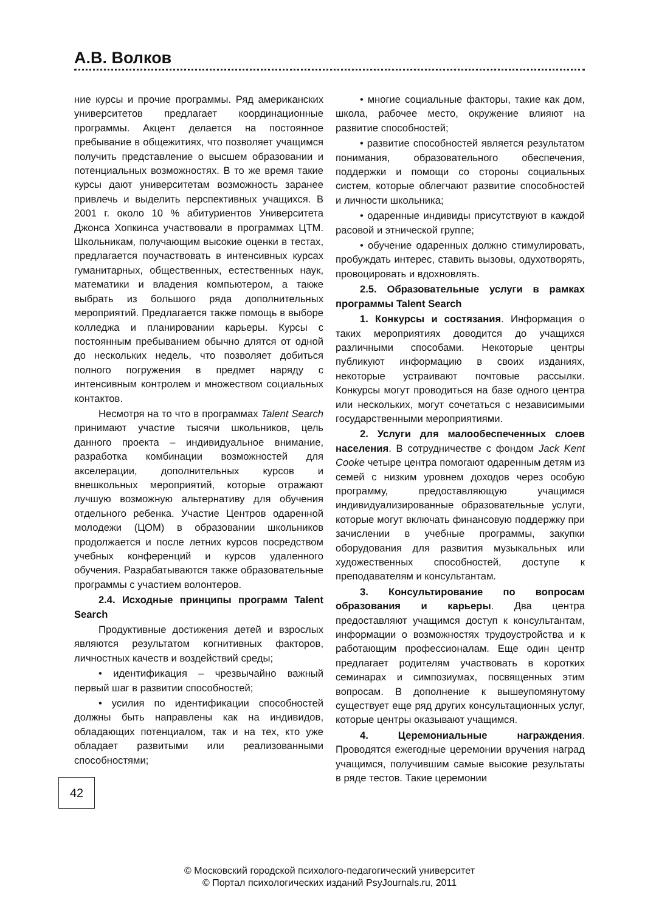А.В. Волков
ние курсы и прочие программы. Ряд американских университетов предлагает координационные программы. Акцент делается на постоянное пребывание в общежитиях, что позволяет учащимся получить представление о высшем образовании и потенциальных возможностях. В то же время такие курсы дают университетам возможность заранее привлечь и выделить перспективных учащихся. В 2001 г. около 10 % абитуриентов Университета Джонса Хопкинса участвовали в программах ЦТМ. Школьникам, получающим высокие оценки в тестах, предлагается поучаствовать в интенсивных курсах гуманитарных, общественных, естественных наук, математики и владения компьютером, а также выбрать из большого ряда дополнительных мероприятий. Предлагается также помощь в выборе колледжа и планировании карьеры. Курсы с постоянным пребыванием обычно длятся от одной до нескольких недель, что позволяет добиться полного погружения в предмет наряду с интенсивным контролем и множеством социальных контактов.
Несмотря на то что в программах Talent Search принимают участие тысячи школьников, цель данного проекта – индивидуальное внимание, разработка комбинации возможностей для акселерации, дополнительных курсов и внешкольных мероприятий, которые отражают лучшую возможную альтернативу для обучения отдельного ребенка. Участие Центров одаренной молодежи (ЦОМ) в образовании школьников продолжается и после летних курсов посредством учебных конференций и курсов удаленного обучения. Разрабатываются также образовательные программы с участием волонтеров.
2.4. Исходные принципы программ Talent Search
Продуктивные достижения детей и взрослых являются результатом когнитивных факторов, личностных качеств и воздействий среды;
• идентификация – чрезвычайно важный первый шаг в развитии способностей;
• усилия по идентификации способностей должны быть направлены как на индивидов, обладающих потенциалом, так и на тех, кто уже обладает развитыми или реализованными способностями;
• многие социальные факторы, такие как дом, школа, рабочее место, окружение влияют на развитие способностей;
• развитие способностей является результатом понимания, образовательного обеспечения, поддержки и помощи со стороны социальных систем, которые облегчают развитие способностей и личности школьника;
• одаренные индивиды присутствуют в каждой расовой и этнической группе;
• обучение одаренных должно стимулировать, пробуждать интерес, ставить вызовы, одухотворять, провоцировать и вдохновлять.
2.5. Образовательные услуги в рамках программы Talent Search
1. Конкурсы и состязания. Информация о таких мероприятиях доводится до учащихся различными способами. Некоторые центры публикуют информацию в своих изданиях, некоторые устраивают почтовые рассылки. Конкурсы могут проводиться на базе одного центра или нескольких, могут сочетаться с независимыми государственными мероприятиями.
2. Услуги для малообеспеченных слоев населения. В сотрудничестве с фондом Jack Kent Cooke четыре центра помогают одаренным детям из семей с низким уровнем доходов через особую программу, предоставляющую учащимся индивидуализированные образовательные услуги, которые могут включать финансовую поддержку при зачислении в учебные программы, закупки оборудования для развития музыкальных или художественных способностей, доступе к преподавателям и консультантам.
3. Консультирование по вопросам образования и карьеры. Два центра предоставляют учащимся доступ к консультантам, информации о возможностях трудоустройства и к работающим профессионалам. Еще один центр предлагает родителям участвовать в коротких семинарах и симпозиумах, посвященных этим вопросам. В дополнение к вышеупомянутому существует еще ряд других консультационных услуг, которые центры оказывают учащимся.
4. Церемониальные награждения. Проводятся ежегодные церемонии вручения наград учащимся, получившим самые высокие результаты в ряде тестов. Такие церемонии
42
© Московский городской психолого-педагогический университет
© Портал психологических изданий PsyJournals.ru, 2011